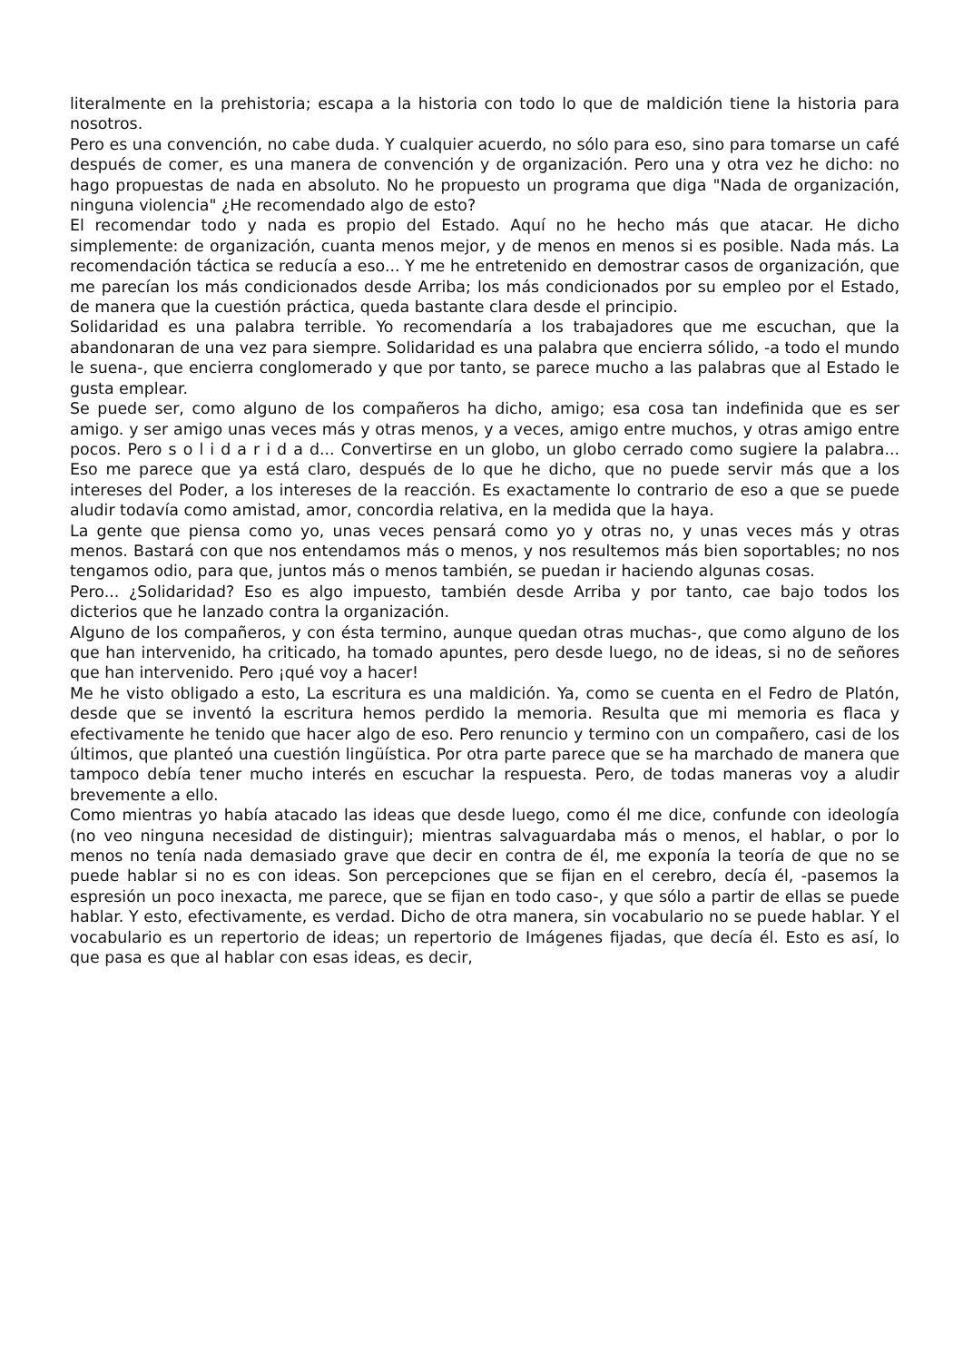literalmente en la prehistoria; escapa a la historia con todo lo que de maldición tiene la historia para nosotros.
Pero es una convención, no cabe duda. Y cualquier acuerdo, no sólo para eso, sino para tomarse un café después de comer, es una manera de convención y de organización. Pero una y otra vez he dicho: no hago propuestas de nada en absoluto. No he propuesto un programa que diga "Nada de organización, ninguna violencia" ¿He recomendado algo de esto?
El recomendar todo y nada es propio del Estado. Aquí no he hecho más que atacar. He dicho simplemente: de organización, cuanta menos mejor, y de menos en menos si es posible. Nada más. La recomendación táctica se reducía a eso... Y me he entretenido en demostrar casos de organización, que me parecían los más condicionados desde Arriba; los más condicionados por su empleo por el Estado, de manera que la cuestión práctica, queda bastante clara desde el principio.
Solidaridad es una palabra terrible. Yo recomendaría a los trabajadores que me escuchan, que la abandonaran de una vez para siempre. Solidaridad es una palabra que encierra sólido, -a todo el mundo le suena-, que encierra conglomerado y que por tanto, se parece mucho a las palabras que al Estado le gusta emplear.
Se puede ser, como alguno de los compañeros ha dicho, amigo; esa cosa tan indefinida que es ser amigo. y ser amigo unas veces más y otras menos, y a veces, amigo entre muchos, y otras amigo entre pocos. Pero s o l i d a r i d a d... Convertirse en un globo, un globo cerrado como sugiere la palabra... Eso me parece que ya está claro, después de lo que he dicho, que no puede servir más que a los intereses del Poder, a los intereses de la reacción. Es exactamente lo contrario de eso a que se puede aludir todavía como amistad, amor, concordia relativa, en la medida que la haya.
La gente que piensa como yo, unas veces pensará como yo y otras no, y unas veces más y otras menos. Bastará con que nos entendamos más o menos, y nos resultemos más bien soportables; no nos tengamos odio, para que, juntos más o menos también, se puedan ir haciendo algunas cosas.
Pero... ¿Solidaridad? Eso es algo impuesto, también desde Arriba y por tanto, cae bajo todos los dicterios que he lanzado contra la organización.
Alguno de los compañeros, y con ésta termino, aunque quedan otras muchas-, que como alguno de los que han intervenido, ha criticado, ha tomado apuntes, pero desde luego, no de ideas, si no de señores que han intervenido. Pero ¡qué voy a hacer!
Me he visto obligado a esto, La escritura es una maldición. Ya, como se cuenta en el Fedro de Platón, desde que se inventó la escritura hemos perdido la memoria. Resulta que mi memoria es flaca y efectivamente he tenido que hacer algo de eso. Pero renuncio y termino con un compañero, casi de los últimos, que planteó una cuestión lingüística. Por otra parte parece que se ha marchado de manera que tampoco debía tener mucho interés en escuchar la respuesta. Pero, de todas maneras voy a aludir brevemente a ello.
Como mientras yo había atacado las ideas que desde luego, como él me dice, confunde con ideología (no veo ninguna necesidad de distinguir); mientras salvaguardaba más o menos, el hablar, o por lo menos no tenía nada demasiado grave que decir en contra de él, me exponía la teoría de que no se puede hablar si no es con ideas. Son percepciones que se fijan en el cerebro, decía él, -pasemos la espresión un poco inexacta, me parece, que se fijan en todo caso-, y que sólo a partir de ellas se puede hablar. Y esto, efectivamente, es verdad. Dicho de otra manera, sin vocabulario no se puede hablar. Y el vocabulario es un repertorio de ideas; un repertorio de Imágenes fijadas, que decía él. Esto es así, lo que pasa es que al hablar con esas ideas, es decir,